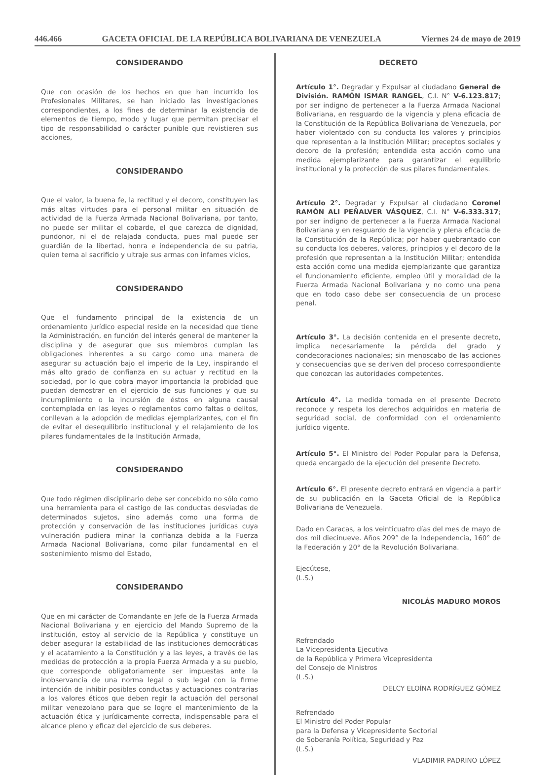446.466 GACETA OFICIAL DE LA REPÚBLICA BOLIVARIANA DE VENEZUELA Viernes 24 de mayo de 2019
CONSIDERANDO
Que con ocasión de los hechos en que han incurrido los Profesionales Militares, se han iniciado las investigaciones correspondientes, a los fines de determinar la existencia de elementos de tiempo, modo y lugar que permitan precisar el tipo de responsabilidad o carácter punible que revistieren sus acciones,
CONSIDERANDO
Que el valor, la buena fe, la rectitud y el decoro, constituyen las más altas virtudes para el personal militar en situación de actividad de la Fuerza Armada Nacional Bolivariana, por tanto, no puede ser militar el cobarde, el que carezca de dignidad, pundonor, ni el de relajada conducta, pues mal puede ser guardián de la libertad, honra e independencia de su patria, quien tema al sacrificio y ultraje sus armas con infames vicios,
CONSIDERANDO
Que el fundamento principal de la existencia de un ordenamiento jurídico especial reside en la necesidad que tiene la Administración, en función del interés general de mantener la disciplina y de asegurar que sus miembros cumplan las obligaciones inherentes a su cargo como una manera de asegurar su actuación bajo el imperio de la Ley, inspirando el más alto grado de confianza en su actuar y rectitud en la sociedad, por lo que cobra mayor importancia la probidad que puedan demostrar en el ejercicio de sus funciones y que su incumplimiento o la incursión de éstos en alguna causal contemplada en las leyes o reglamentos como faltas o delitos, conllevan a la adopción de medidas ejemplarizantes, con el fin de evitar el desequilibrio institucional y el relajamiento de los pilares fundamentales de la Institución Armada,
CONSIDERANDO
Que todo régimen disciplinario debe ser concebido no sólo como una herramienta para el castigo de las conductas desviadas de determinados sujetos, sino además como una forma de protección y conservación de las instituciones jurídicas cuya vulneración pudiera minar la confianza debida a la Fuerza Armada Nacional Bolivariana, como pilar fundamental en el sostenimiento mismo del Estado,
CONSIDERANDO
Que en mi carácter de Comandante en Jefe de la Fuerza Armada Nacional Bolivariana y en ejercicio del Mando Supremo de la institución, estoy al servicio de la República y constituye un deber asegurar la estabilidad de las instituciones democráticas y el acatamiento a la Constitución y a las leyes, a través de las medidas de protección a la propia Fuerza Armada y a su pueblo, que corresponde obligatoriamente ser impuestas ante la inobservancia de una norma legal o sub legal con la firme intención de inhibir posibles conductas y actuaciones contrarias a los valores éticos que deben regir la actuación del personal militar venezolano para que se logre el mantenimiento de la actuación ética y jurídicamente correcta, indispensable para el alcance pleno y eficaz del ejercicio de sus deberes.
DECRETO
Artículo 1°. Degradar y Expulsar al ciudadano General de División. RAMÓN ISMAR RANGEL, C.I. N° V-6.123.817; por ser indigno de pertenecer a la Fuerza Armada Nacional Bolivariana, en resguardo de la vigencia y plena eficacia de la Constitución de la República Bolivariana de Venezuela, por haber violentado con su conducta los valores y principios que representan a la Institución Militar; preceptos sociales y decoro de la profesión; entendida esta acción como una medida ejemplarizante para garantizar el equilibrio institucional y la protección de sus pilares fundamentales.
Artículo 2°. Degradar y Expulsar al ciudadano Coronel RAMÓN ALI PEÑALVER VÁSQUEZ, C.I. N° V-6.333.317; por ser indigno de pertenecer a la Fuerza Armada Nacional Bolivariana y en resguardo de la vigencia y plena eficacia de la Constitución de la República; por haber quebrantado con su conducta los deberes, valores, principios y el decoro de la profesión que representan a la Institución Militar; entendida esta acción como una medida ejemplarizante que garantiza el funcionamiento eficiente, empleo útil y moralidad de la Fuerza Armada Nacional Bolivariana y no como una pena que en todo caso debe ser consecuencia de un proceso penal.
Artículo 3°. La decisión contenida en el presente decreto, implica necesariamente la pérdida del grado y condecoraciones nacionales; sin menoscabo de las acciones y consecuencias que se deriven del proceso correspondiente que conozcan las autoridades competentes.
Artículo 4°. La medida tomada en el presente Decreto reconoce y respeta los derechos adquiridos en materia de seguridad social, de conformidad con el ordenamiento jurídico vigente.
Artículo 5°. El Ministro del Poder Popular para la Defensa, queda encargado de la ejecución del presente Decreto.
Artículo 6°. El presente decreto entrará en vigencia a partir de su publicación en la Gaceta Oficial de la República Bolivariana de Venezuela.
Dado en Caracas, a los veinticuatro días del mes de mayo de dos mil diecinueve. Años 209° de la Independencia, 160° de la Federación y 20° de la Revolución Bolivariana.
Ejecútese,
(L.S.)
NICOLÁS MADURO MOROS
Refrendado
La Vicepresidenta Ejecutiva
de la República y Primera Vicepresidenta
del Consejo de Ministros
(L.S.)
DELCY ELOÍNA RODRÍGUEZ GÓMEZ
Refrendado
El Ministro del Poder Popular
para la Defensa y Vicepresidente Sectorial
de Soberanía Política, Seguridad y Paz
(L.S.)
VLADIMIR PADRINO LÓPEZ